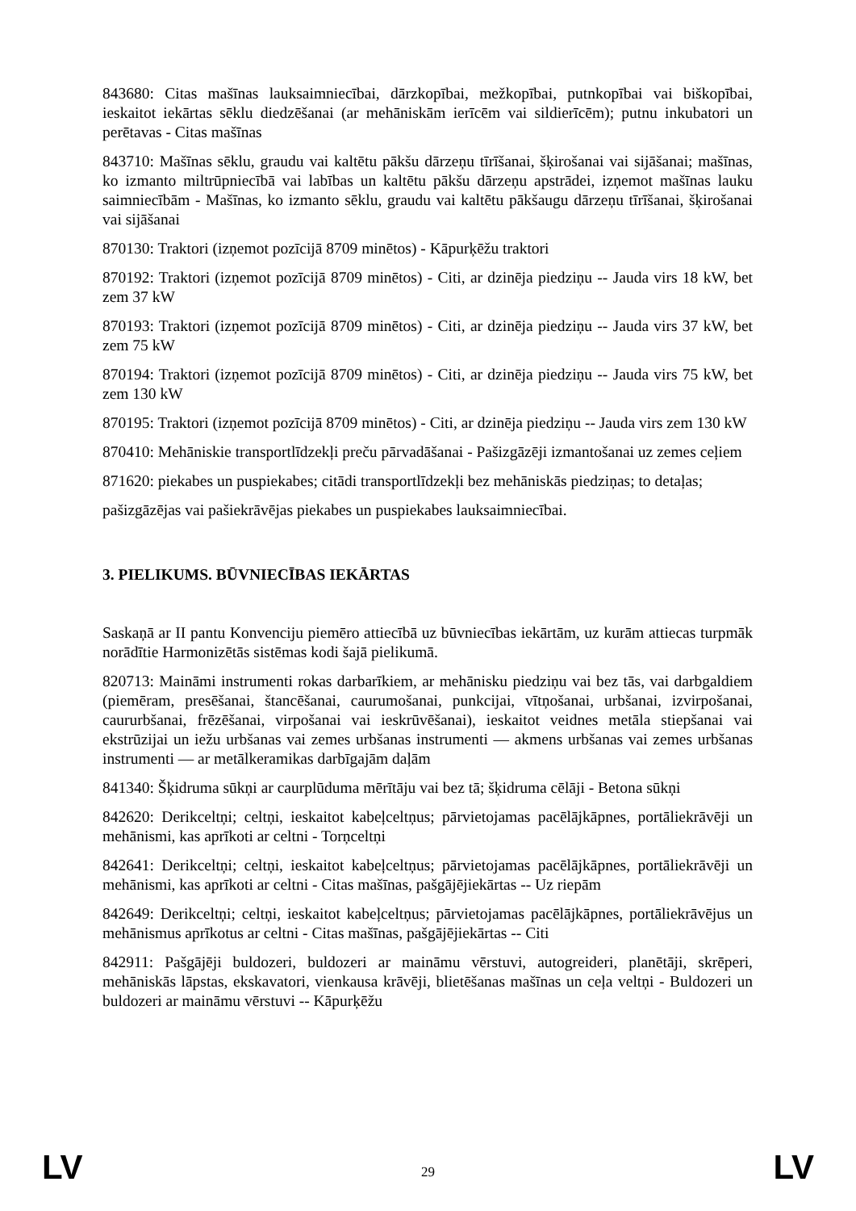843680: Citas mašīnas lauksaimniecībai, dārzkopībai, mežkopībai, putnkopībai vai biškopībai, ieskaitot iekārtas sēklu diedzēšanai (ar mehāniskām ierīcēm vai sildierīcēm); putnu inkubatori un perētavas - Citas mašīnas
843710: Mašīnas sēklu, graudu vai kaltētu pākšu dārzeņu tīrīšanai, šķirošanai vai sijāšanai; mašīnas, ko izmanto miltrūpniecībā vai labības un kaltētu pākšu dārzeņu apstrādei, izņemot mašīnas lauku saimniecībām - Mašīnas, ko izmanto sēklu, graudu vai kaltētu pākšaugu dārzeņu tīrīšanai, šķirošanai vai sijāšanai
870130: Traktori (izņemot pozīcijā 8709 minētos) - Kāpurķēžu traktori
870192: Traktori (izņemot pozīcijā 8709 minētos) - Citi, ar dzinēja piedziņu -- Jauda virs 18 kW, bet zem 37 kW
870193: Traktori (izņemot pozīcijā 8709 minētos) - Citi, ar dzinēja piedziņu -- Jauda virs 37 kW, bet zem 75 kW
870194: Traktori (izņemot pozīcijā 8709 minētos) - Citi, ar dzinēja piedziņu -- Jauda virs 75 kW, bet zem 130 kW
870195: Traktori (izņemot pozīcijā 8709 minētos) - Citi, ar dzinēja piedziņu -- Jauda virs zem 130 kW
870410: Mehāniskie transportlīdzekļi preču pārvadāšanai - Pašizgāzēji izmantošanai uz zemes ceļiem
871620: piekabes un puspiekabes; citādi transportlīdzekļi bez mehāniskās piedziņas; to detaļas;
pašizgāzējas vai pašiekrāvējas piekabes un puspiekabes lauksaimniecībai.
3. PIELIKUMS. BŪVNIECĪBAS IEKĀRTAS
Saskaņā ar II pantu Konvenciju piemēro attiecībā uz būvniecības iekārtām, uz kurām attiecas turpmāk norādītie Harmonizētās sistēmas kodi šajā pielikumā.
820713: Maināmi instrumenti rokas darbarīkiem, ar mehānisku piedziņu vai bez tās, vai darbgaldiem (piemēram, presēšanai, štancēšanai, caurumošanai, punkcijai, vītņošanai, urbšanai, izvirpošanai, caururbšanai, frēzēšanai, virpošanai vai ieskrūvēšanai), ieskaitot veidnes metāla stiepšanai vai ekstrūzijai un iežu urbšanas vai zemes urbšanas instrumenti — akmens urbšanas vai zemes urbšanas instrumenti — ar metālkeramikas darbīgajām daļām
841340: Šķidruma sūkņi ar caurplūduma mērītāju vai bez tā; šķidruma cēlāji - Betona sūkņi
842620: Derikceltņi; celtņi, ieskaitot kabeļceltņus; pārvietojamas pacēlājkāpnes, portāliekrāvēji un mehānismi, kas aprīkoti ar celtni - Torņceltņi
842641: Derikceltņi; celtņi, ieskaitot kabeļceltņus; pārvietojamas pacēlājkāpnes, portāliekrāvēji un mehānismi, kas aprīkoti ar celtni - Citas mašīnas, pašgājējiekārtas -- Uz riepām
842649: Derikceltņi; celtņi, ieskaitot kabeļceltņus; pārvietojamas pacēlājkāpnes, portāliekrāvējus un mehānismus aprīkotus ar celtni - Citas mašīnas, pašgājējiekārtas -- Citi
842911: Pašgājēji buldozeri, buldozeri ar maināmu vērstuvi, autogreideri, planētāji, skrēperi, mehāniskās lāpstas, ekskavatori, vienkausa krāvēji, blietēšanas mašīnas un ceļa veltņi - Buldozeri un buldozeri ar maināmu vērstuvi -- Kāpurķēžu
LV 29 LV